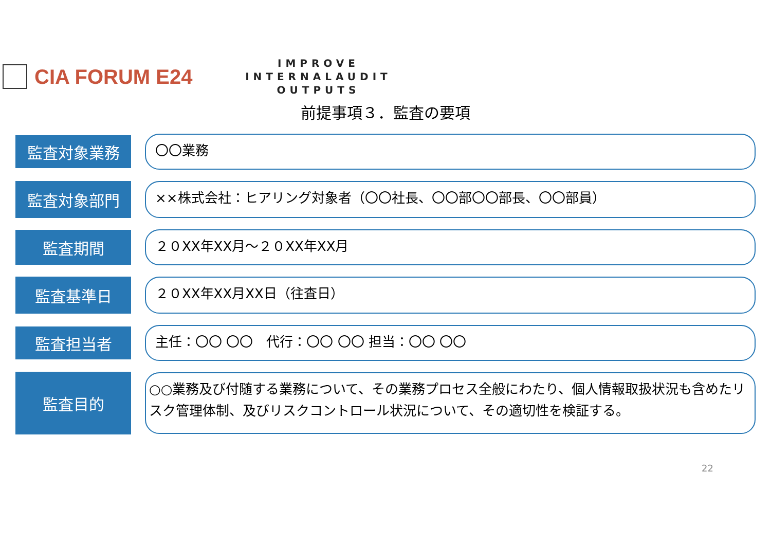CIA FORUM E24
IMPROVE INTERNALAUDIT OUTPUTS
前提事項３．監査の要項
監査対象業務
〇〇業務
監査対象部門
××株式会社：ヒアリング対象者（〇〇社長、〇〇部〇〇部長、〇〇部員）
監査期間
２０XX年XX月～２０XX年XX月
監査基準日
２０XX年XX月XX日（往査日）
監査担当者
主任：〇〇 〇〇　代行：〇〇 〇〇 担当：〇〇 〇〇
監査目的
○○業務及び付随する業務について、その業務プロセス全般にわたり、個人情報取扱状況も含めたリスク管理体制、及びリスクコントロール状況について、その適切性を検証する。
22